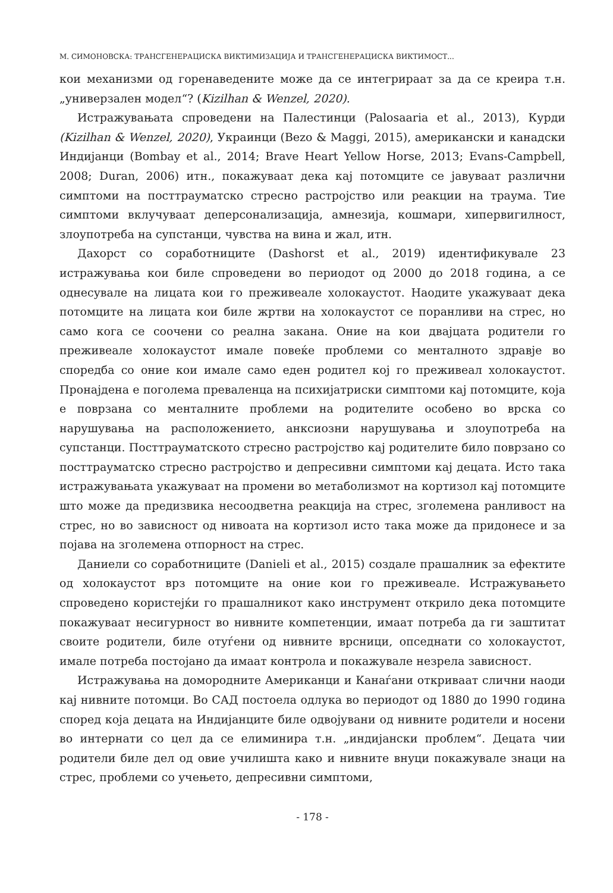М. СИМОНОВСКА: ТРАНСГЕНЕРАЦИСКА ВИКТИМИЗАЦИЈА И ТРАНСГЕНЕРАЦИСКА ВИКТИМОСТ...
кои механизми од горенаведените може да се интегрираат за да се креира т.н. „универзален модел“? (Kizilhan & Wenzel, 2020).
Истражувањата спроведени на Палестинци (Palosaaria et al., 2013), Курди (Kizilhan & Wenzel, 2020), Украинци (Bezo & Maggi, 2015), американски и канадски Индијанци (Bombay et al., 2014; Brave Heart Yellow Horse, 2013; Evans-Campbell, 2008; Duran, 2006) итн., покажуваат дека кај потомците се јавуваат различни симптоми на посттрауматско стресно растројство или реакции на траума. Тие симптоми вклучуваат деперсонализација, амнезија, кошмари, хипервигилност, злоупотреба на супстанци, чувства на вина и жал, итн.
Дахорст со соработниците (Dashorst et al., 2019) идентификувале 23 истражувања кои биле спроведени во периодот од 2000 до 2018 година, а се однесувале на лицата кои го преживеале холокаустот. Наодите укажуваат дека потомците на лицата кои биле жртви на холокаустот се поранливи на стрес, но само кога се соочени со реална закана. Оние на кои двајцата родители го преживеале холокаустот имале повеќе проблеми со менталното здравје во споредба со оние кои имале само еден родител кој го преживеал холокаустот. Пронајдена е поголема преваленца на психијатриски симптоми кај потомците, која е поврзана со менталните проблеми на родителите особено во врска со нарушувања на расположението, анксиозни нарушувања и злоупотреба на супстанци. Посттрауматското стресно растројство кај родителите било поврзано со посттрауматско стресно растројство и депресивни симптоми кај децата. Исто така истражувањата укажуваат на промени во метаболизмот на кортизол кај потомците што може да предизвика несоодветна реакција на стрес, зголемена ранливост на стрес, но во зависност од нивоата на кортизол исто така може да придонесе и за појава на зголемена отпорност на стрес.
Даниели со соработниците (Danieli et al., 2015) создале прашалник за ефектите од холокаустот врз потомците на оние кои го преживеале. Истражувањето спроведено користејќи го прашалникот како инструмент открило дека потомците покажуваат несигурност во нивните компетенции, имаат потреба да ги заштитат своите родители, биле отуѓени од нивните врсници, опседнати со холокаустот, имале потреба постојано да имаат контрола и покажувале незрела зависност.
Истражувања на домородните Американци и Канаѓани откриваат слични наоди кај нивните потомци. Во САД постоела одлука во периодот од 1880 до 1990 година според која децата на Индијанците биле одвојувани од нивните родители и носени во интернати со цел да се елиминира т.н. „индијански проблем“. Децата чии родители биле дел од овие училишта како и нивните внуци покажувале знаци на стрес, проблеми со учењето, депресивни симптоми,
- 178 -